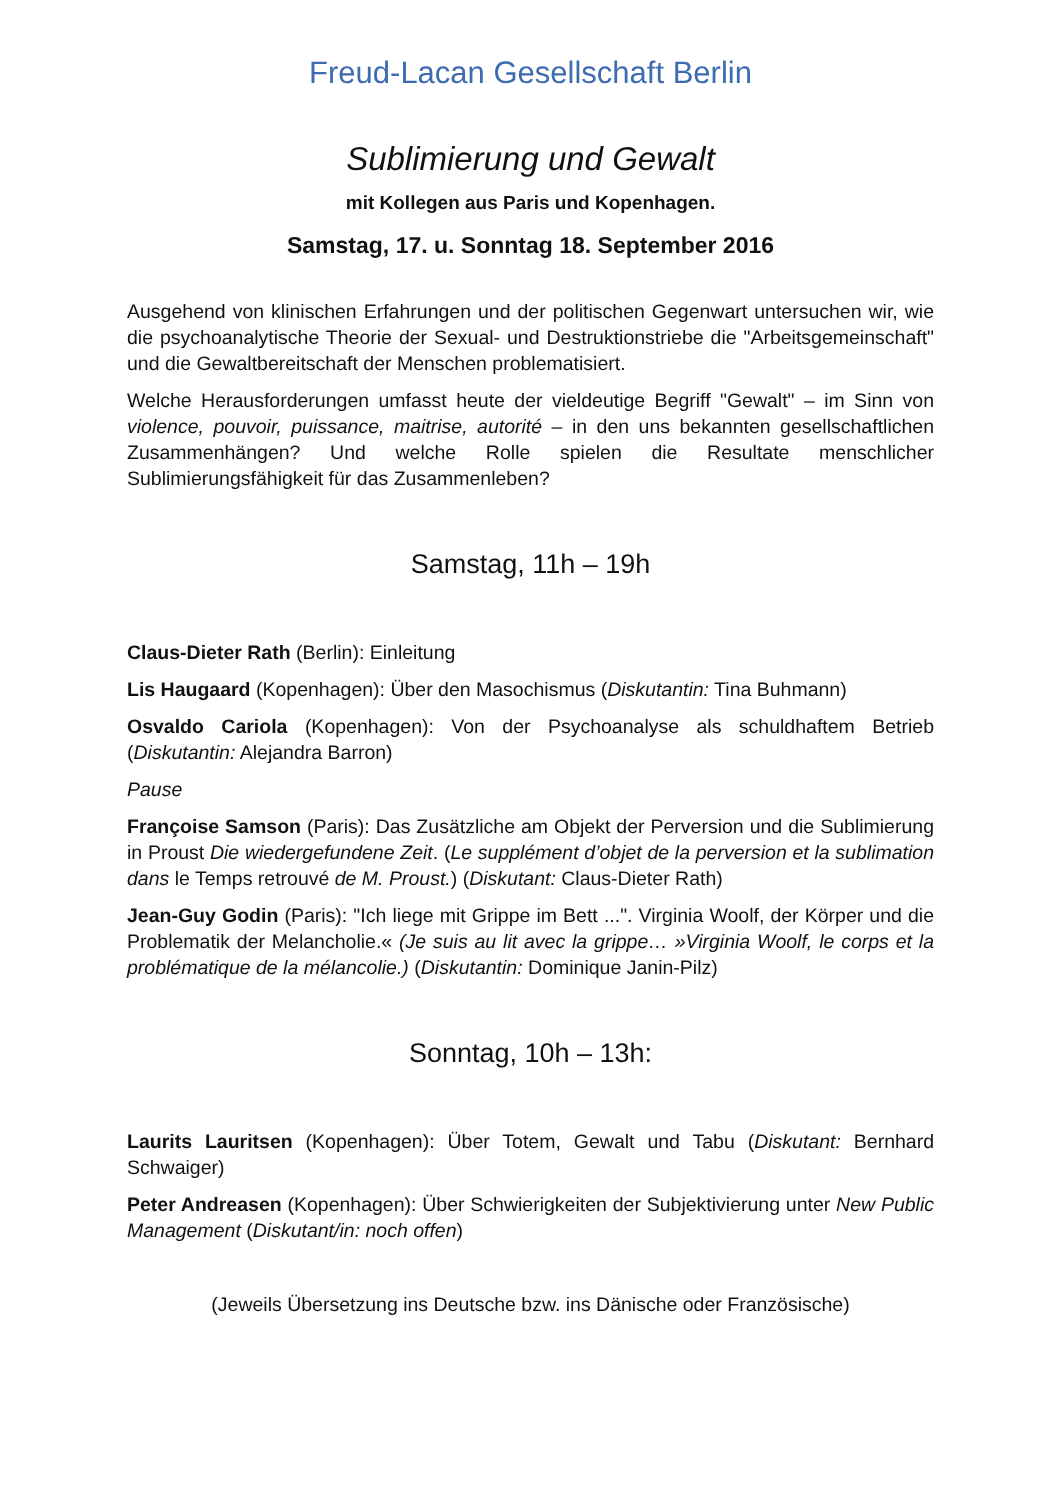Freud-Lacan Gesellschaft Berlin
Sublimierung und Gewalt
mit Kollegen aus Paris und Kopenhagen.
Samstag, 17. u. Sonntag 18. September 2016
Ausgehend von klinischen Erfahrungen und der politischen Gegenwart untersuchen wir, wie die psychoanalytische Theorie der Sexual- und Destruktionstriebe die "Arbeitsgemeinschaft" und die Gewaltbereitschaft der Menschen problematisiert.
Welche Herausforderungen umfasst heute der vieldeutige Begriff "Gewalt" – im Sinn von violence, pouvoir, puissance, maitrise, autorité – in den uns bekannten gesellschaftlichen Zusammenhängen? Und welche Rolle spielen die Resultate menschlicher Sublimierungsfähigkeit für das Zusammenleben?
Samstag, 11h – 19h
Claus-Dieter Rath (Berlin): Einleitung
Lis Haugaard (Kopenhagen): Über den Masochismus (Diskutantin: Tina Buhmann)
Osvaldo Cariola (Kopenhagen): Von der Psychoanalyse als schuldhaftem Betrieb (Diskutantin: Alejandra Barron)
Pause
Françoise Samson (Paris): Das Zusätzliche am Objekt der Perversion und die Sublimierung in Proust Die wiedergefundene Zeit. (Le supplément d’objet de la perversion et la sublimation dans le Temps retrouvé de M. Proust.) (Diskutant: Claus-Dieter Rath)
Jean-Guy Godin (Paris): "Ich liege mit Grippe im Bett ...". Virginia Woolf, der Körper und die Problematik der Melancholie.« (Je suis au lit avec la grippe… »Virginia Woolf, le corps et la problématique de la mélancolie.) (Diskutantin: Dominique Janin-Pilz)
Sonntag, 10h – 13h:
Laurits Lauritsen (Kopenhagen): Über Totem, Gewalt und Tabu (Diskutant: Bernhard Schwaiger)
Peter Andreasen (Kopenhagen): Über Schwierigkeiten der Subjektivierung unter New Public Management (Diskutant/in: noch offen)
(Jeweils Übersetzung ins Deutsche bzw. ins Dänische oder Französische)